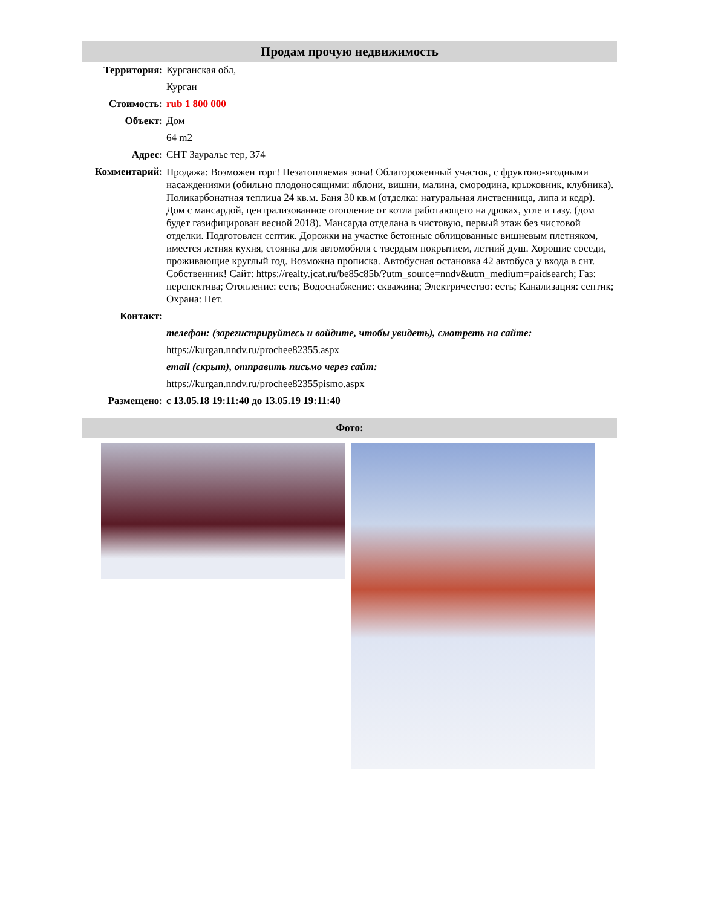Продам прочую недвижимость
| Территория: | Курганская обл, |
| | Курган |
| Стоимость: | rub 1 800 000 |
| Объект: | Дом |
| | 64 m2 |
| Адрес: | СНТ Зауралье тер, 374 |
| Комментарий: | Продажа: Возможен торг! Незатопляемая зона! Облагороженный участок, с фруктово-ягодными насаждениями (обильно плодоносящими: яблони, вишни, малина, смородина, крыжовник, клубника). Поликарбонатная теплица 24 кв.м. Баня 30 кв.м (отделка: натуральная лиственница, липа и кедр). Дом с мансардой, централизованное отопление от котла работающего на дровах, угле и газу. (дом будет газифицирован весной 2018). Мансарда отделана в чистовую, первый этаж без чистовой отделки. Подготовлен септик. Дорожки на участке бетонные облицованные вишневым плетняком, имеется летняя кухня, стоянка для автомобиля с твердым покрытием, летний душ. Хорошие соседи, проживающие круглый год. Возможна прописка. Автобусная остановка 42 автобуса у входа в снт. Собственник! Сайт: https://realty.jcat.ru/be85c85b/?utm_source=nndv&utm_medium=paidsearch; Газ: перспектива; Отопление: есть; Водоснабжение: скважина; Электричество: есть; Канализация: септик; Охрана: Нет. |
| Контакт: | |
| | телефон: (зарегистрируйтесь и войдите, чтобы увидеть), смотреть на сайте: |
| | https://kurgan.nndv.ru/prochee82355.aspx |
| | email (скрыт), отправить письмо через сайт: |
| | https://kurgan.nndv.ru/prochee82355pismo.aspx |
| Размещено: | с 13.05.18 19:11:40 до 13.05.19 19:11:40 |
Фото: